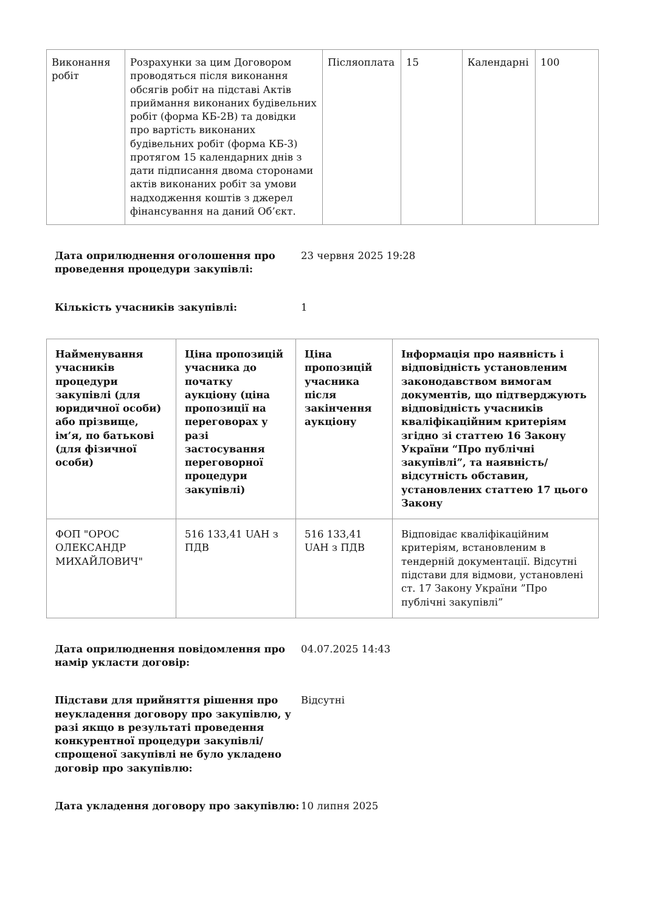| Виконання робіт | Розрахунки за цим Договором проводяться після виконання обсягів робіт на підставі Актів приймання виконаних будівельних робіт (форма КБ-2В) та довідки про вартість виконаних будівельних робіт (форма КБ-3) протягом 15 календарних днів з дати підписання двома сторонами актів виконаних робіт за умови надходження коштів з джерел фінансування на даний Об’єкт. | Післяоплата | 15 | Календарні | 100 |
Дата оприлюднення оголошення про проведення процедури закупівлі:
23 червня 2025 19:28
Кількість учасників закупівлі: 1
| Найменування учасників процедури закупівлі (для юридичної особи) або прізвище, ім’я, по батькові (для фізичної особи) | Ціна пропозицій учасника до початку аукціону (ціна пропозиції на переговорах у разі застосування переговорної процедури закупівлі) | Ціна пропозицій учасника після закінчення аукціону | Інформація про наявність і відповідність установленим законодавством вимогам документів, що підтверджують відповідність учасників кваліфікаційним критеріям згідно зі статтею 16 Закону України “Про публічні закупівлі”, та наявність/відсутність обставин, установлених статтею 17 цього Закону |
| --- | --- | --- | --- |
| ФОП "ОРОС ОЛЕКСАНДР МИХАЙЛОВИЧ" | 516 133,41 UAH з ПДВ | 516 133,41 UAH з ПДВ | Відповідає кваліфікаційним критеріям, встановленим в тендерній документації. Відсутні підстави для відмови, установлені ст. 17 Закону України ”Про публічні закупівлі” |
Дата оприлюднення повідомлення про намір укласти договір:
04.07.2025 14:43
Підстави для прийняття рішення про неукладення договору про закупівлю, у разі якщо в результаті проведення конкурентної процедури закупівлі/спрощеної закупівлі не було укладено договір про закупівлю:
Відсутні
Дата укладення договору про закупівлю: 10 липня 2025